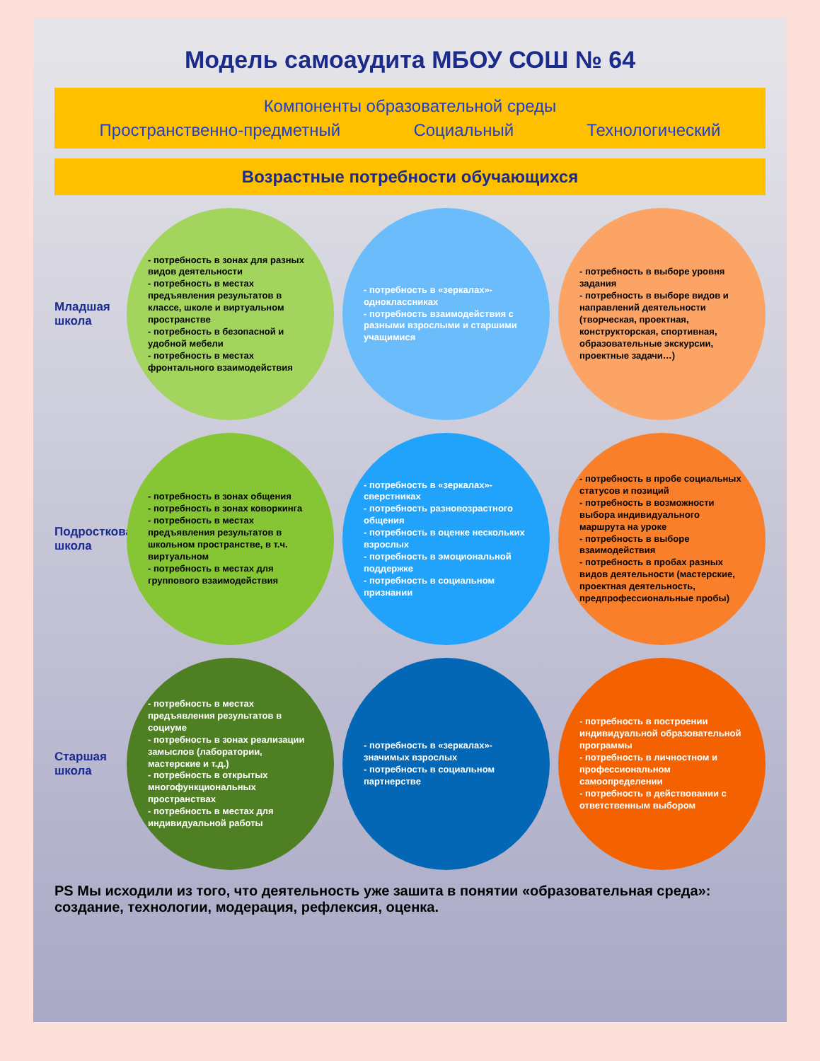Модель самоаудита МБОУ СОШ № 64
Компоненты образовательной среды
Пространственно-предметный Социальный Технологический
Возрастные потребности обучающихся
Младшая школа
- потребность в зонах для разных видов деятельности
- потребность в местах предъявления результатов в классе, школе и виртуальном пространстве
- потребность в безопасной и удобной мебели
- потребность в местах фронтального взаимодействия
- потребность в «зеркалах»-одноклассниках
- потребность взаимодействия с разными взрослыми и старшими учащимися
- потребность в выборе уровня задания
- потребность в выборе видов и направлений деятельности (творческая, проектная, конструкторская, спортивная, образовательные экскурсии, проектные задачи…)
Подростковая школа
- потребность в зонах общения
- потребность в зонах коворкинга
- потребность в местах предъявления результатов в школьном пространстве, в т.ч. виртуальном
- потребность в местах для группового взаимодействия
- потребность в «зеркалах»-сверстниках
- потребность разновозрастного общения
- потребность в оценке нескольких взрослых
- потребность в эмоциональной поддержке
- потребность в социальном признании
- потребность в пробе социальных статусов и позиций
- потребность в возможности выбора индивидуального маршрута на уроке
- потребность в выборе взаимодействия
- потребность в пробах разных видов деятельности (мастерские, проектная деятельность, предпрофессиональные пробы)
Старшая школа
- потребность в местах предъявления результатов в социуме
- потребность в зонах реализации замыслов (лаборатории, мастерские и т.д.)
- потребность в открытых многофункциональных пространствах
- потребность в местах для индивидуальной работы
- потребность в «зеркалах»-значимых взрослых
- потребность в социальном партнерстве
- потребность в построении индивидуальной образовательной программы
- потребность в личностном и профессиональном самоопределении
- потребность в действовании с ответственным выбором
PS Мы исходили из того, что деятельность уже зашита в понятии «образовательная среда»: создание, технологии, модерация, рефлексия, оценка.